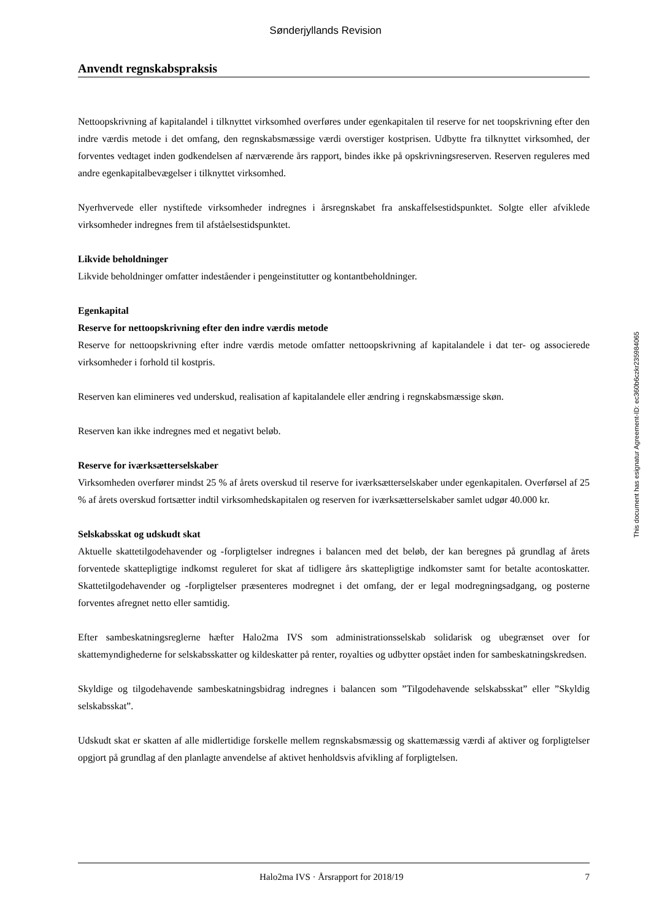Sønderjyllands Revision
Anvendt regnskabspraksis
Nettoopskrivning af kapitalandel i tilknyttet virksomhed overføres under egenkapitalen til reserve for net toopskrivning efter den indre værdis metode i det omfang, den regnskabsmæssige værdi overstiger kost­prisen. Udbytte fra tilknyttet virksomhed, der forventes vedtaget inden godkendelsen af nærværende års rapport, bindes ikke på opskrivningsreserven. Reserven reguleres med andre egenkapitalbevægelser i tilknyttet virksomhed.
Nyerhvervede eller nystiftede virksomheder indregnes i årsregnskabet fra anskaffelsestidspunktet. Solgte eller afviklede virksomheder indregnes frem til afståelsestidspunktet.
Likvide beholdninger
Likvide beholdninger omfatter indeståender i pengeinstitutter og kontantbeholdninger.
Egenkapital
Reserve for nettoopskrivning efter den indre værdis metode
Reserve for nettoopskrivning efter indre værdis metode omfatter nettoopskrivning af kapitalandele i dat ter- og associerede virksomheder i forhold til kostpris.
Reserven kan elimineres ved underskud, realisation af kapitalandele eller ændring i regnskabsmæssige skøn.
Reserven kan ikke indregnes med et negativt beløb.
Reserve for iværksætterselskaber
Virksomheden overfører mindst 25 % af årets overskud til reserve for iværksætterselskaber under egen­kapitalen. Overførsel af 25 % af årets overskud fortsætter indtil virksomhedskapitalen og reserven for iværksætterselskaber samlet udgør 40.000 kr.
Selskabsskat og udskudt skat
Aktuelle skattetilgodehavender og -forpligtelser indregnes i balancen med det beløb, der kan beregnes på grundlag af årets forventede skattepligtige indkomst reguleret for skat af tidligere års skattepligtige ind­komster samt for betalte acontoskatter. Skattetilgodehavender og -forpligtelser præsenteres modregnet i det omfang, der er legal modregningsadgang, og posterne forventes afregnet netto eller samtidig.
Efter sambeskatningsreglerne hæfter Halo2ma IVS som administrationsselskab solidarisk og ubegrænset over for skattemyndighederne for selskabsskatter og kildeskatter på renter, royalties og udbytter opstået inden for sambeskatningskredsen.
Skyldige og tilgodehavende sambeskatningsbidrag indregnes i balancen som ”Tilgodehavende selskabs­skat” eller ”Skyldig selskabsskat”.
Udskudt skat er skatten af alle midlertidige forskelle mellem regnskabsmæssig og skattemæssig værdi af aktiver og forpligtelser opgjort på grundlag af den planlagte anvendelse af aktivet henholdsvis afvikling af forpligtelsen.
This document has esignatur Agreement-ID: ec360b6czkr235984065
Halo2ma IVS · Årsrapport for 2018/19 7